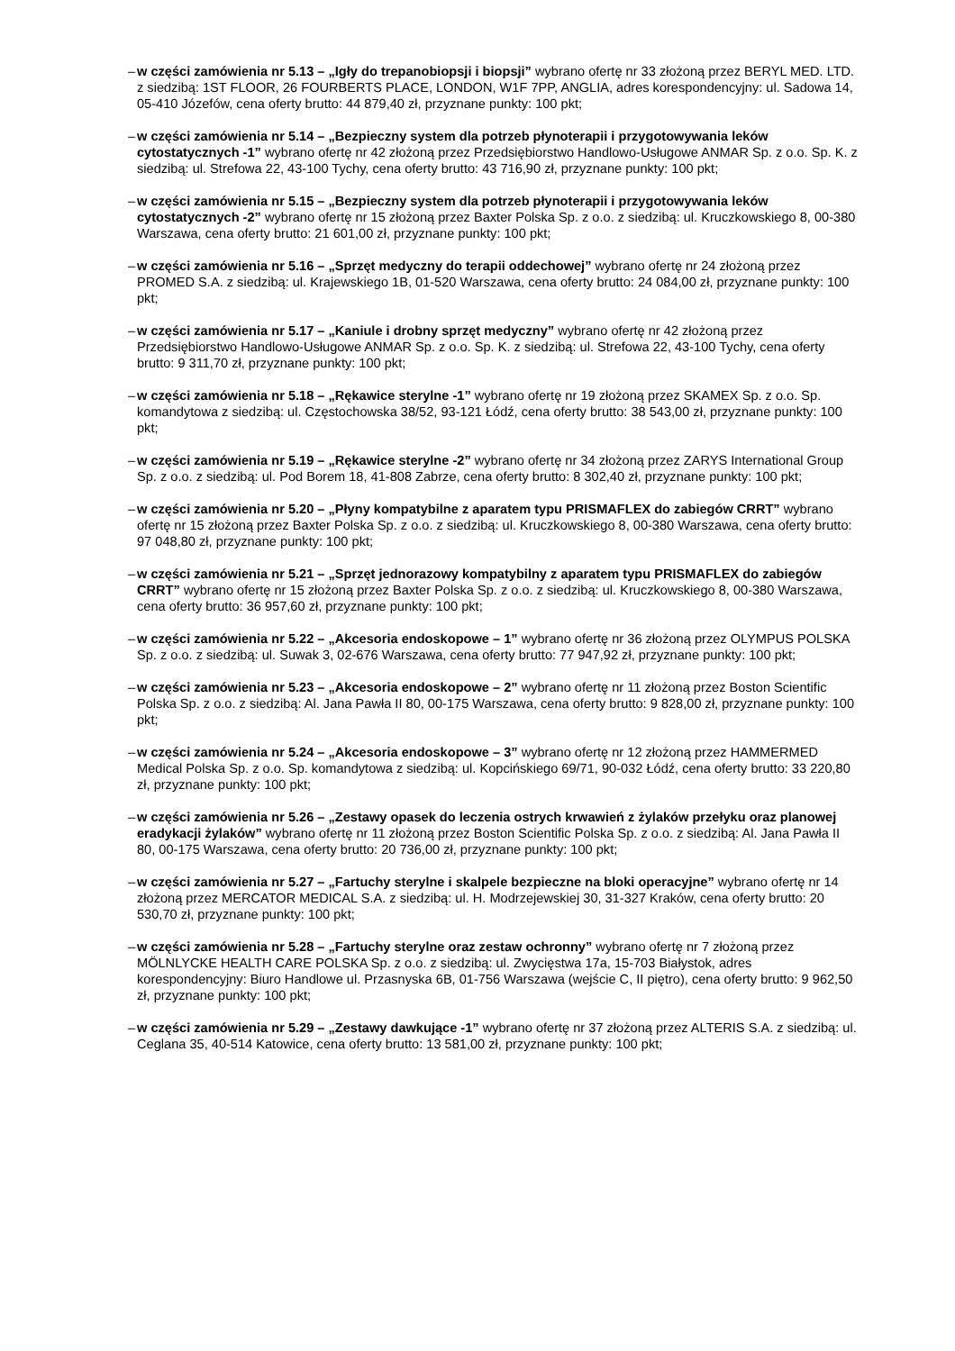– w części zamówienia nr 5.13 – „Igły do trepanobiopsji i biopsji” wybrano ofertę nr 33 złożoną przez BERYL MED. LTD. z siedzibą: 1ST FLOOR, 26 FOURBERTS PLACE, LONDON, W1F 7PP, ANGLIA, adres korespondencyjny: ul. Sadowa 14, 05-410 Józefów, cena oferty brutto: 44 879,40 zł, przyznane punkty: 100 pkt;
– w części zamówienia nr 5.14 – „Bezpieczny system dla potrzeb płynoterapii i przygotowywania leków cytostatycznych -1” wybrano ofertę nr 42 złożoną przez Przedsiębiorstwo Handlowo-Usługowe ANMAR Sp. z o.o. Sp. K. z siedzibą: ul. Strefowa 22, 43-100 Tychy, cena oferty brutto: 43 716,90 zł, przyznane punkty: 100 pkt;
– w części zamówienia nr 5.15 – „Bezpieczny system dla potrzeb płynoterapii i przygotowywania leków cytostatycznych -2” wybrano ofertę nr 15 złożoną przez Baxter Polska Sp. z o.o. z siedzibą: ul. Kruczkowskiego 8, 00-380 Warszawa, cena oferty brutto: 21 601,00 zł, przyznane punkty: 100 pkt;
– w części zamówienia nr 5.16 – „Sprzęt medyczny do terapii oddechowej” wybrano ofertę nr 24 złożoną przez PROMED S.A. z siedzibą: ul. Krajewskiego 1B, 01-520 Warszawa, cena oferty brutto: 24 084,00 zł, przyznane punkty: 100 pkt;
– w części zamówienia nr 5.17 – „Kaniule i drobny sprzęt medyczny” wybrano ofertę nr 42 złożoną przez Przedsiębiorstwo Handlowo-Usługowe ANMAR Sp. z o.o. Sp. K. z siedzibą: ul. Strefowa 22, 43-100 Tychy, cena oferty brutto: 9 311,70 zł, przyznane punkty: 100 pkt;
– w części zamówienia nr 5.18 – „Rękawice sterylne -1” wybrano ofertę nr 19 złożoną przez SKAMEX Sp. z o.o. Sp. komandytowa z siedzibą: ul. Częstochowska 38/52, 93-121 Łódź, cena oferty brutto: 38 543,00 zł, przyznane punkty: 100 pkt;
– w części zamówienia nr 5.19 – „Rękawice sterylne -2” wybrano ofertę nr 34 złożoną przez ZARYS International Group Sp. z o.o. z siedzibą: ul. Pod Borem 18, 41-808 Zabrze, cena oferty brutto: 8 302,40 zł, przyznane punkty: 100 pkt;
– w części zamówienia nr 5.20 – „Płyny kompatybilne z aparatem typu PRISMAFLEX do zabiegów CRRT” wybrano ofertę nr 15 złożoną przez Baxter Polska Sp. z o.o. z siedzibą: ul. Kruczkowskiego 8, 00-380 Warszawa, cena oferty brutto: 97 048,80 zł, przyznane punkty: 100 pkt;
– w części zamówienia nr 5.21 – „Sprzęt jednorazowy kompatybilny z aparatem typu PRISMAFLEX do zabiegów CRRT” wybrano ofertę nr 15 złożoną przez Baxter Polska Sp. z o.o. z siedzibą: ul. Kruczkowskiego 8, 00-380 Warszawa, cena oferty brutto: 36 957,60 zł, przyznane punkty: 100 pkt;
– w części zamówienia nr 5.22 – „Akcesoria endoskopowe – 1” wybrano ofertę nr 36 złożoną przez OLYMPUS POLSKA Sp. z o.o. z siedzibą: ul. Suwak 3, 02-676 Warszawa, cena oferty brutto: 77 947,92 zł, przyznane punkty: 100 pkt;
– w części zamówienia nr 5.23 – „Akcesoria endoskopowe – 2” wybrano ofertę nr 11 złożoną przez Boston Scientific Polska Sp. z o.o. z siedzibą: Al. Jana Pawła II 80, 00-175 Warszawa, cena oferty brutto: 9 828,00 zł, przyznane punkty: 100 pkt;
– w części zamówienia nr 5.24 – „Akcesoria endoskopowe – 3” wybrano ofertę nr 12 złożoną przez HAMMERMED Medical Polska Sp. z o.o. Sp. komandytowa z siedzibą: ul. Kopcińskiego 69/71, 90-032 Łódź, cena oferty brutto: 33 220,80 zł, przyznane punkty: 100 pkt;
– w części zamówienia nr 5.26 – „Zestawy opasek do leczenia ostrych krwawień z żylaków przełyku oraz planowej eradykacji żylaków” wybrano ofertę nr 11 złożoną przez Boston Scientific Polska Sp. z o.o. z siedzibą: Al. Jana Pawła II 80, 00-175 Warszawa, cena oferty brutto: 20 736,00 zł, przyznane punkty: 100 pkt;
– w części zamówienia nr 5.27 – „Fartuchy sterylne i skalpele bezpieczne na bloki operacyjne” wybrano ofertę nr 14 złożoną przez MERCATOR MEDICAL S.A. z siedzibą: ul. H. Modrzejewskiej 30, 31-327 Kraków, cena oferty brutto: 20 530,70 zł, przyznane punkty: 100 pkt;
– w części zamówienia nr 5.28 – „Fartuchy sterylne oraz zestaw ochronny” wybrano ofertę nr 7 złożoną przez MÖLNLYCKE HEALTH CARE POLSKA Sp. z o.o. z siedzibą: ul. Zwycięstwa 17a, 15-703 Białystok, adres korespondencyjny: Biuro Handlowe ul. Przasnyska 6B, 01-756 Warszawa (wejście C, II piętro), cena oferty brutto: 9 962,50 zł, przyznane punkty: 100 pkt;
– w części zamówienia nr 5.29 – „Zestawy dawkujące -1” wybrano ofertę nr 37 złożoną przez ALTERIS S.A. z siedzibą: ul. Ceglana 35, 40-514 Katowice, cena oferty brutto: 13 581,00 zł, przyznane punkty: 100 pkt;